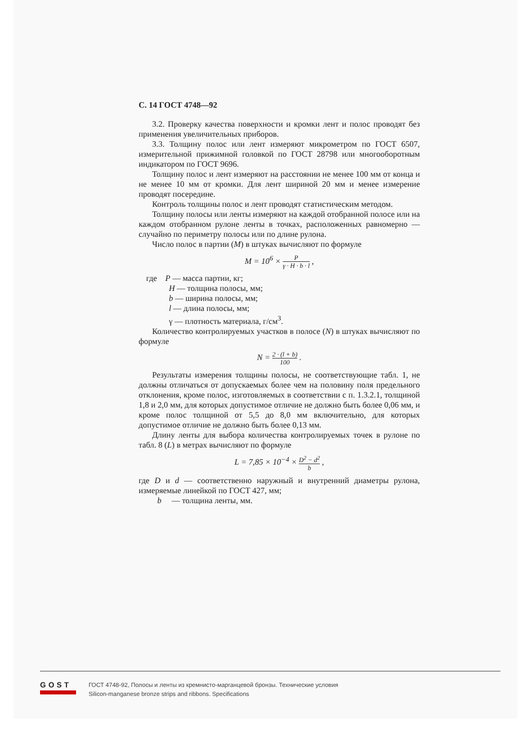С. 14 ГОСТ 4748—92
3.2. Проверку качества поверхности и кромки лент и полос проводят без применения увеличительных приборов.
3.3. Толщину полос или лент измеряют микрометром по ГОСТ 6507, измерительной прижимной головкой по ГОСТ 28798 или многооборотным индикатором по ГОСТ 9696.
Толщину полос и лент измеряют на расстоянии не менее 100 мм от конца и не менее 10 мм от кромки. Для лент шириной 20 мм и менее измерение проводят посередине.
Контроль толщины полос и лент проводят статистическим методом.
Толщину полосы или ленты измеряют на каждой отобранной полосе или на каждом отобранном рулоне ленты в точках, расположенных равномерно — случайно по периметру полосы или по длине рулона.
Число полос в партии (М) в штуках вычисляют по формуле
M = 10<sup>6</sup> × P γ · H · b · l ,
где P — масса партии, кг;
H — толщина полосы, мм;
b — ширина полосы, мм;
l — длина полосы, мм;
γ — плотность материала, г/см<sup>3</sup>.
Количество контролируемых участков в полосе (N) в штуках вычисляют по формуле
N = 2 · (l + b) 100 .
Результаты измерения толщины полосы, не соответствующие табл. 1, не должны отличаться от допускаемых более чем на половину поля предельного отклонения, кроме полос, изготовляемых в соответствии с п. 1.3.2.1, толщиной 1,8 и 2,0 мм, для которых допустимое отличие не должно быть более 0,06 мм, и кроме полос толщиной от 5,5 до 8,0 мм включительно, для которых допустимое отличие не должно быть более 0,13 мм.
Длину ленты для выбора количества контролируемых точек в рулоне по табл. 8 (L) в метрах вычисляют по формуле
L = 7,85 × 10<sup>−4</sup> × D<sup>2</sup> − d<sup>2</sup> b ,
где D и d — соответственно наружный и внутренний диаметры рулона, измеряемые линейкой по ГОСТ 427, мм;
b — толщина ленты, мм.
GOST
ГОСТ 4748-92, Полосы и ленты из кремнисто-марганцевой бронзы. Технические условия
Silicon-manganese bronze strips and ribbons. Specifications